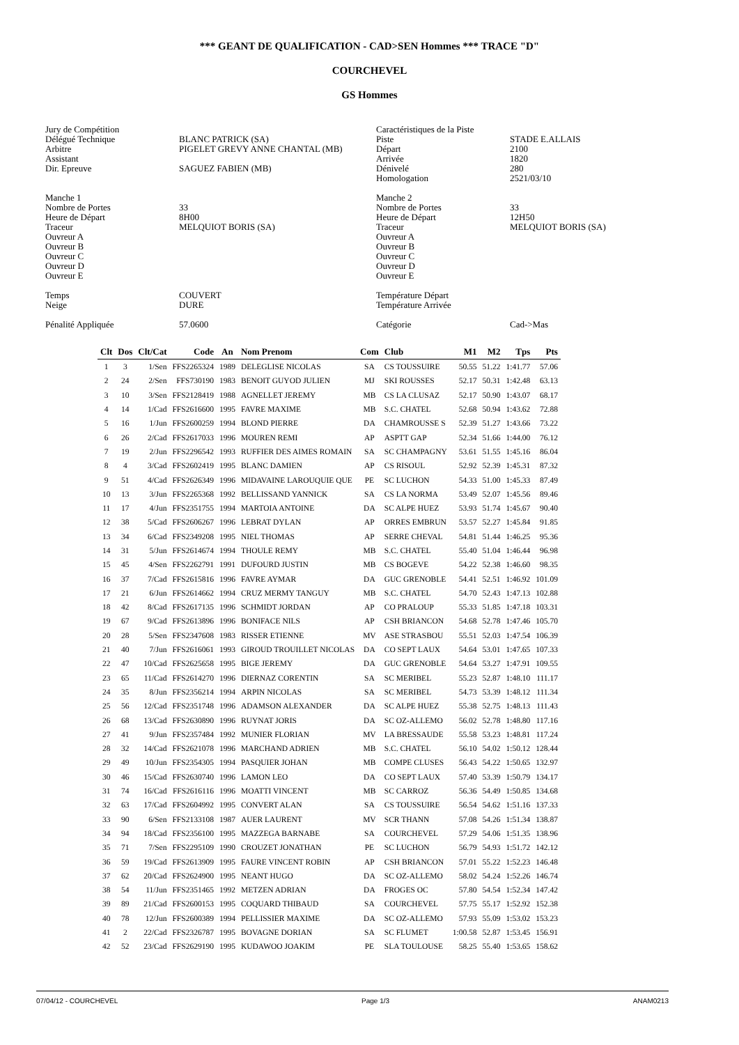*** GEANT DE QUALIFICATION - CAD>SEN Hommes *** TRACE "D"
COURCHEVEL
GS Hommes
| Jury de Compétition | |
| Délégué Technique | BLANC PATRICK (SA) |
| Arbitre | PIGELET GREVY ANNE CHANTAL (MB) |
| Assistant | |
| Dir. Epreuve | SAGUEZ FABIEN (MB) |
| Manche 1 | |
| Nombre de Portes | 33 |
| Heure de Départ | 8H00 |
| Traceur | MELQUIOT BORIS (SA) |
| Ouvreur A | |
| Ouvreur B | |
| Ouvreur C | |
| Ouvreur D | |
| Ouvreur E | |
| Temps | COUVERT |
| Neige | DURE |
| Pénalité Appliquée | 57.0600 |
| Caractéristiques de la Piste | |
| Piste | STADE E.ALLAIS |
| Départ | 2100 |
| Arrivée | 1820 |
| Dénivelé | 280 |
| Homologation | 2521/03/10 |
| Manche 2 | |
| Nombre de Portes | 33 |
| Heure de Départ | 12H50 |
| Traceur | MELQUIOT BORIS (SA) |
| Ouvreur A | |
| Ouvreur B | |
| Ouvreur C | |
| Ouvreur D | |
| Ouvreur E | |
| Température Départ | |
| Température Arrivée | |
| Catégorie | Cad->Mas |
| Clt | Dos | Clt/Cat | Code | An | Nom Prenom | Com | Club | M1 | M2 | Tps | Pts |
| --- | --- | --- | --- | --- | --- | --- | --- | --- | --- | --- | --- |
| 1 | 3 | 1/Sen | FFS2265324 | 1989 | DELEGLISE NICOLAS | SA | CS TOUSSUIRE | 50.55 | 51.22 | 1:41.77 | 57.06 |
| 2 | 24 | 2/Sen | FFS730190 | 1983 | BENOIT GUYOD JULIEN | MJ | SKI ROUSSES | 52.17 | 50.31 | 1:42.48 | 63.13 |
| 3 | 10 | 3/Sen | FFS2128419 | 1988 | AGNELLET JEREMY | MB | CS LA CLUSAZ | 52.17 | 50.90 | 1:43.07 | 68.17 |
| 4 | 14 | 1/Cad | FFS2616600 | 1995 | FAVRE MAXIME | MB | S.C. CHATEL | 52.68 | 50.94 | 1:43.62 | 72.88 |
| 5 | 16 | 1/Jun | FFS2600259 | 1994 | BLOND PIERRE | DA | CHAMROUSSE S | 52.39 | 51.27 | 1:43.66 | 73.22 |
| 6 | 26 | 2/Cad | FFS2617033 | 1996 | MOUREN REMI | AP | ASPTT GAP | 52.34 | 51.66 | 1:44.00 | 76.12 |
| 7 | 19 | 2/Jun | FFS2296542 | 1993 | RUFFIER DES AIMES ROMAIN | SA | SC CHAMPAGNY | 53.61 | 51.55 | 1:45.16 | 86.04 |
| 8 | 4 | 3/Cad | FFS2602419 | 1995 | BLANC DAMIEN | AP | CS RISOUL | 52.92 | 52.39 | 1:45.31 | 87.32 |
| 9 | 51 | 4/Cad | FFS2626349 | 1996 | MIDAVAINE LAROUQUIE QUE | PE | SC LUCHON | 54.33 | 51.00 | 1:45.33 | 87.49 |
| 10 | 13 | 3/Jun | FFS2265368 | 1992 | BELLISSAND YANNICK | SA | CS LA NORMA | 53.49 | 52.07 | 1:45.56 | 89.46 |
| 11 | 17 | 4/Jun | FFS2351755 | 1994 | MARTOIA ANTOINE | DA | SC ALPE HUEZ | 53.93 | 51.74 | 1:45.67 | 90.40 |
| 12 | 38 | 5/Cad | FFS2606267 | 1996 | LEBRAT DYLAN | AP | ORRES EMBRUN | 53.57 | 52.27 | 1:45.84 | 91.85 |
| 13 | 34 | 6/Cad | FFS2349208 | 1995 | NIEL THOMAS | AP | SERRE CHEVAL | 54.81 | 51.44 | 1:46.25 | 95.36 |
| 14 | 31 | 5/Jun | FFS2614674 | 1994 | THOULE REMY | MB | S.C. CHATEL | 55.40 | 51.04 | 1:46.44 | 96.98 |
| 15 | 45 | 4/Sen | FFS2262791 | 1991 | DUFOURD JUSTIN | MB | CS BOGEVE | 54.22 | 52.38 | 1:46.60 | 98.35 |
| 16 | 37 | 7/Cad | FFS2615816 | 1996 | FAVRE AYMAR | DA | GUC GRENOBLE | 54.41 | 52.51 | 1:46.92 | 101.09 |
| 17 | 21 | 6/Jun | FFS2614662 | 1994 | CRUZ MERMY TANGUY | MB | S.C. CHATEL | 54.70 | 52.43 | 1:47.13 | 102.88 |
| 18 | 42 | 8/Cad | FFS2617135 | 1996 | SCHMIDT JORDAN | AP | CO PRALOUP | 55.33 | 51.85 | 1:47.18 | 103.31 |
| 19 | 67 | 9/Cad | FFS2613896 | 1996 | BONIFACE NILS | AP | CSH BRIANCON | 54.68 | 52.78 | 1:47.46 | 105.70 |
| 20 | 28 | 5/Sen | FFS2347608 | 1983 | RISSER ETIENNE | MV | ASE STRASBOU | 55.51 | 52.03 | 1:47.54 | 106.39 |
| 21 | 40 | 7/Jun | FFS2616061 | 1993 | GIROUD TROUILLET NICOLAS | DA | CO SEPT LAUX | 54.64 | 53.01 | 1:47.65 | 107.33 |
| 22 | 47 | 10/Cad | FFS2625658 | 1995 | BIGE JEREMY | DA | GUC GRENOBLE | 54.64 | 53.27 | 1:47.91 | 109.55 |
| 23 | 65 | 11/Cad | FFS2614270 | 1996 | DIERNAZ CORENTIN | SA | SC MERIBEL | 55.23 | 52.87 | 1:48.10 | 111.17 |
| 24 | 35 | 8/Jun | FFS2356214 | 1994 | ARPIN NICOLAS | SA | SC MERIBEL | 54.73 | 53.39 | 1:48.12 | 111.34 |
| 25 | 56 | 12/Cad | FFS2351748 | 1996 | ADAMSON ALEXANDER | DA | SC ALPE HUEZ | 55.38 | 52.75 | 1:48.13 | 111.43 |
| 26 | 68 | 13/Cad | FFS2630890 | 1996 | RUYNAT JORIS | DA | SC OZ-ALLEMO | 56.02 | 52.78 | 1:48.80 | 117.16 |
| 27 | 41 | 9/Jun | FFS2357484 | 1992 | MUNIER FLORIAN | MV | LA BRESSAUDE | 55.58 | 53.23 | 1:48.81 | 117.24 |
| 28 | 32 | 14/Cad | FFS2621078 | 1996 | MARCHAND ADRIEN | MB | S.C. CHATEL | 56.10 | 54.02 | 1:50.12 | 128.44 |
| 29 | 49 | 10/Jun | FFS2354305 | 1994 | PASQUIER JOHAN | MB | COMPE CLUSES | 56.43 | 54.22 | 1:50.65 | 132.97 |
| 30 | 46 | 15/Cad | FFS2630740 | 1996 | LAMON LEO | DA | CO SEPT LAUX | 57.40 | 53.39 | 1:50.79 | 134.17 |
| 31 | 74 | 16/Cad | FFS2616116 | 1996 | MOATTI VINCENT | MB | SC CARROZ | 56.36 | 54.49 | 1:50.85 | 134.68 |
| 32 | 63 | 17/Cad | FFS2604992 | 1995 | CONVERT ALAN | SA | CS TOUSSUIRE | 56.54 | 54.62 | 1:51.16 | 137.33 |
| 33 | 90 | 6/Sen | FFS2133108 | 1987 | AUER LAURENT | MV | SCR THANN | 57.08 | 54.26 | 1:51.34 | 138.87 |
| 34 | 94 | 18/Cad | FFS2356100 | 1995 | MAZZEGA BARNABE | SA | COURCHEVEL | 57.29 | 54.06 | 1:51.35 | 138.96 |
| 35 | 71 | 7/Sen | FFS2295109 | 1990 | CROUZET JONATHAN | PE | SC LUCHON | 56.79 | 54.93 | 1:51.72 | 142.12 |
| 36 | 59 | 19/Cad | FFS2613909 | 1995 | FAURE VINCENT ROBIN | AP | CSH BRIANCON | 57.01 | 55.22 | 1:52.23 | 146.48 |
| 37 | 62 | 20/Cad | FFS2624900 | 1995 | NEANT HUGO | DA | SC OZ-ALLEMO | 58.02 | 54.24 | 1:52.26 | 146.74 |
| 38 | 54 | 11/Jun | FFS2351465 | 1992 | METZEN ADRIAN | DA | FROGES OC | 57.80 | 54.54 | 1:52.34 | 147.42 |
| 39 | 89 | 21/Cad | FFS2600153 | 1995 | COQUARD THIBAUD | SA | COURCHEVEL | 57.75 | 55.17 | 1:52.92 | 152.38 |
| 40 | 78 | 12/Jun | FFS2600389 | 1994 | PELLISSIER MAXIME | DA | SC OZ-ALLEMO | 57.93 | 55.09 | 1:53.02 | 153.23 |
| 41 | 2 | 22/Cad | FFS2326787 | 1995 | BOVAGNE DORIAN | SA | SC FLUMET | 1:00.58 | 52.87 | 1:53.45 | 156.91 |
| 42 | 52 | 23/Cad | FFS2629190 | 1995 | KUDAWOO JOAKIM | PE | SLA TOULOUSE | 58.25 | 55.40 | 1:53.65 | 158.62 |
07/04/12 - COURCHEVEL Page 1/3 ANAM0213